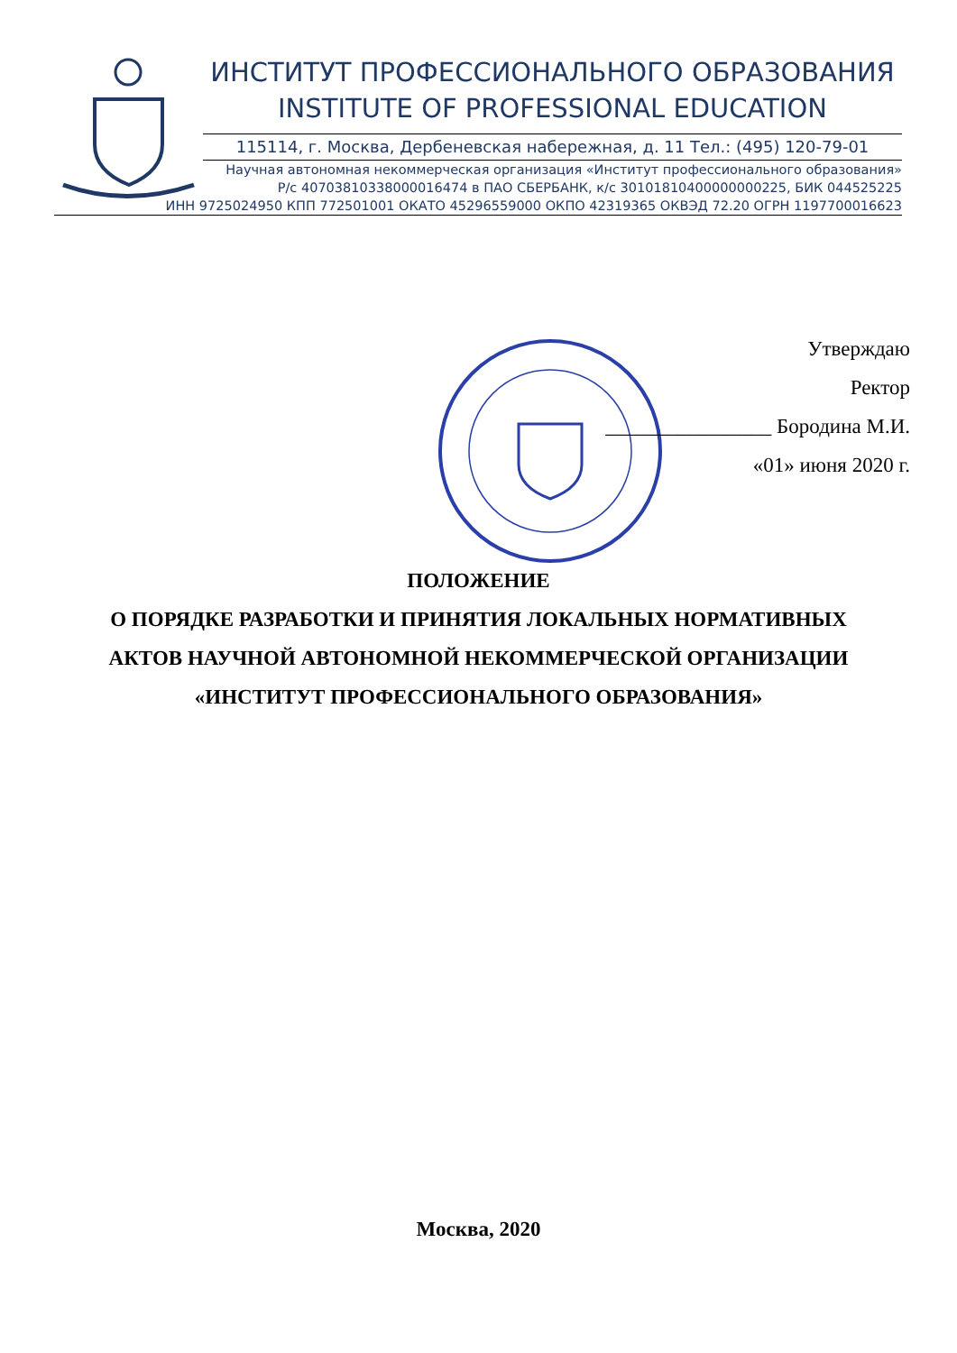ИНСТИТУТ ПРОФЕССИОНАЛЬНОГО ОБРАЗОВАНИЯ
INSTITUTE OF PROFESSIONAL EDUCATION
115114, г. Москва, Дербеневская набережная, д. 11 Тел.: (495) 120-79-01
Научная автономная некоммерческая организация «Институт профессионального образования»
Р/с 40703810338000016474 в ПАО СБЕРБАНК, к/с 30101810400000000225, БИК 044525225
ИНН 9725024950 КПП 772501001 ОКАТО 45296559000 ОКПО 42319365 ОКВЭД 72.20 ОГРН 1197700016623
Утверждаю
Ректор
________________ Бородина М.И.
«01» июня 2020 г.
ПОЛОЖЕНИЕ
О ПОРЯДКЕ РАЗРАБОТКИ И ПРИНЯТИЯ ЛОКАЛЬНЫХ НОРМАТИВНЫХ
АКТОВ НАУЧНОЙ АВТОНОМНОЙ НЕКОММЕРЧЕСКОЙ ОРГАНИЗАЦИИ
«ИНСТИТУТ ПРОФЕССИОНАЛЬНОГО ОБРАЗОВАНИЯ»
Москва, 2020